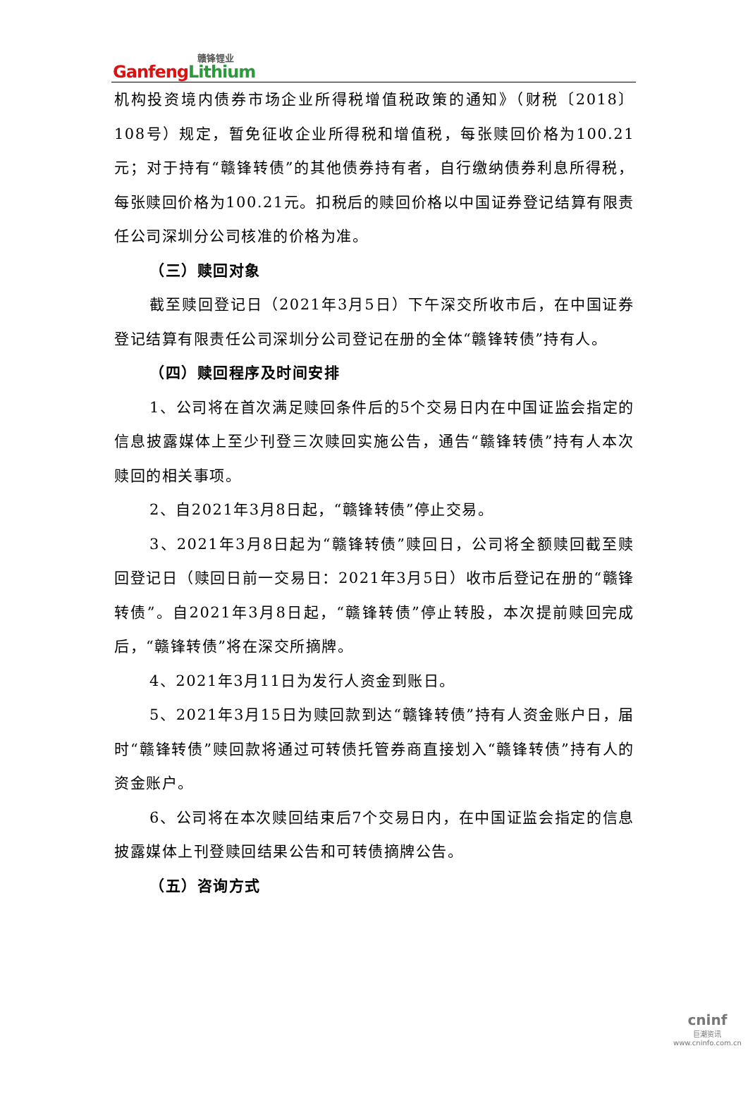赣锋锂业
GanfengLithium
机构投资境内债券市场企业所得税增值税政策的通知》（财税〔2018〕108号）规定，暂免征收企业所得税和增值税，每张赎回价格为100.21元；对于持有“赣锋转债”的其他债券持有者，自行缴纳债券利息所得税，每张赎回价格为100.21元。扣税后的赎回价格以中国证券登记结算有限责任公司深圳分公司核准的价格为准。
（三）赎回对象
截至赎回登记日（2021年3月5日）下午深交所收市后，在中国证券登记结算有限责任公司深圳分公司登记在册的全体“赣锋转债”持有人。
（四）赎回程序及时间安排
1、公司将在首次满足赎回条件后的5个交易日内在中国证监会指定的信息披露媒体上至少刊登三次赎回实施公告，通告“赣锋转债”持有人本次赎回的相关事项。
2、自2021年3月8日起，“赣锋转债”停止交易。
3、2021年3月8日起为“赣锋转债”赎回日，公司将全额赎回截至赎回登记日（赎回日前一交易日：2021年3月5日）收市后登记在册的“赣锋转债”。自2021年3月8日起，“赣锋转债”停止转股，本次提前赎回完成后，“赣锋转债”将在深交所摘牌。
4、2021年3月11日为发行人资金到账日。
5、2021年3月15日为赎回款到达“赣锋转债”持有人资金账户日，届时“赣锋转债”赎回款将通过可转债托管券商直接划入“赣锋转债”持有人的资金账户。
6、公司将在本次赎回结束后7个交易日内，在中国证监会指定的信息披露媒体上刊登赎回结果公告和可转债摘牌公告。
（五）咨询方式
cninf
巨潮资讯
www.cninfo.com.cn